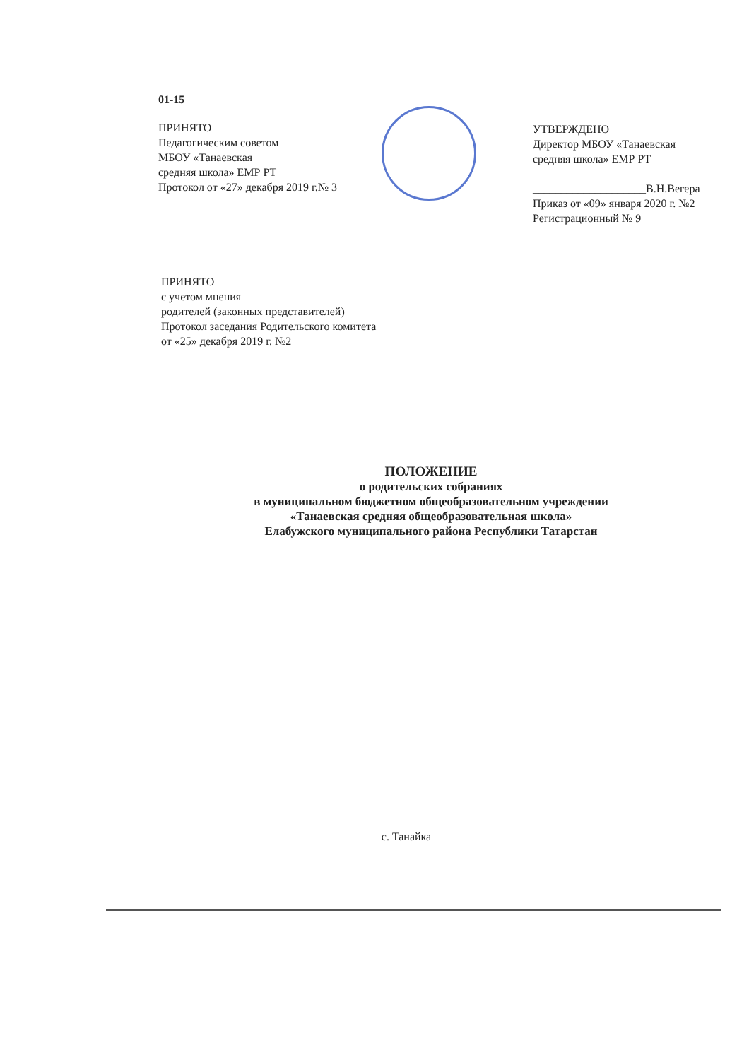01-15
ПРИНЯТО
Педагогическим советом
МБОУ «Танаевская
средняя школа» ЕМР РТ
Протокол от «27» декабря 2019 г.№ 3
УТВЕРЖДЕНО
Директор МБОУ «Танаевская
средняя школа» ЕМР РТ
____________________В.Н.Вегера
Приказ от «09» января 2020 г. №2
Регистрационный № 9
ПРИНЯТО
с учетом мнения
родителей (законных представителей)
Протокол заседания Родительского комитета
от «25» декабря 2019 г. №2
ПОЛОЖЕНИЕ
о родительских собраниях
в муниципальном бюджетном общеобразовательном учреждении
«Танаевская средняя общеобразовательная школа»
Елабужского муниципального района Республики Татарстан
с. Танайка